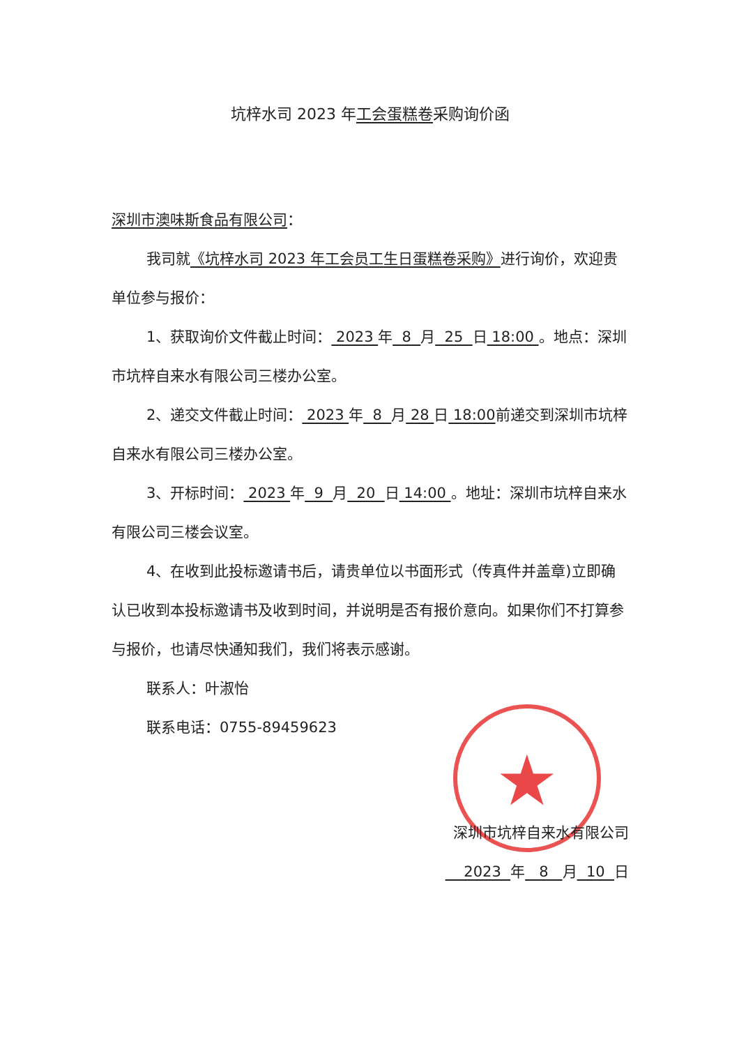★
坑梓水司 2023 年工会蛋糕卷采购询价函
深圳市澳味斯食品有限公司：
我司就《坑梓水司 2023 年工会员工生日蛋糕卷采购》进行询价，欢迎贵单位参与报价：
1、获取询价文件截止时间： 2023 年 8 月 25 日 18:00 。地点：深圳市坑梓自来水有限公司三楼办公室。
2、递交文件截止时间： 2023 年 8 月 28 日 18:00前递交到深圳市坑梓自来水有限公司三楼办公室。
3、开标时间： 2023 年 9 月 20 日 14:00 。地址：深圳市坑梓自来水有限公司三楼会议室。
4、在收到此投标邀请书后，请贵单位以书面形式（传真件并盖章)立即确认已收到本投标邀请书及收到时间，并说明是否有报价意向。如果你们不打算参与报价，也请尽快通知我们，我们将表示感谢。
联系人：叶淑怡
联系电话：0755-89459623
深圳市坑梓自来水有限公司
2023 年 8 月 10 日